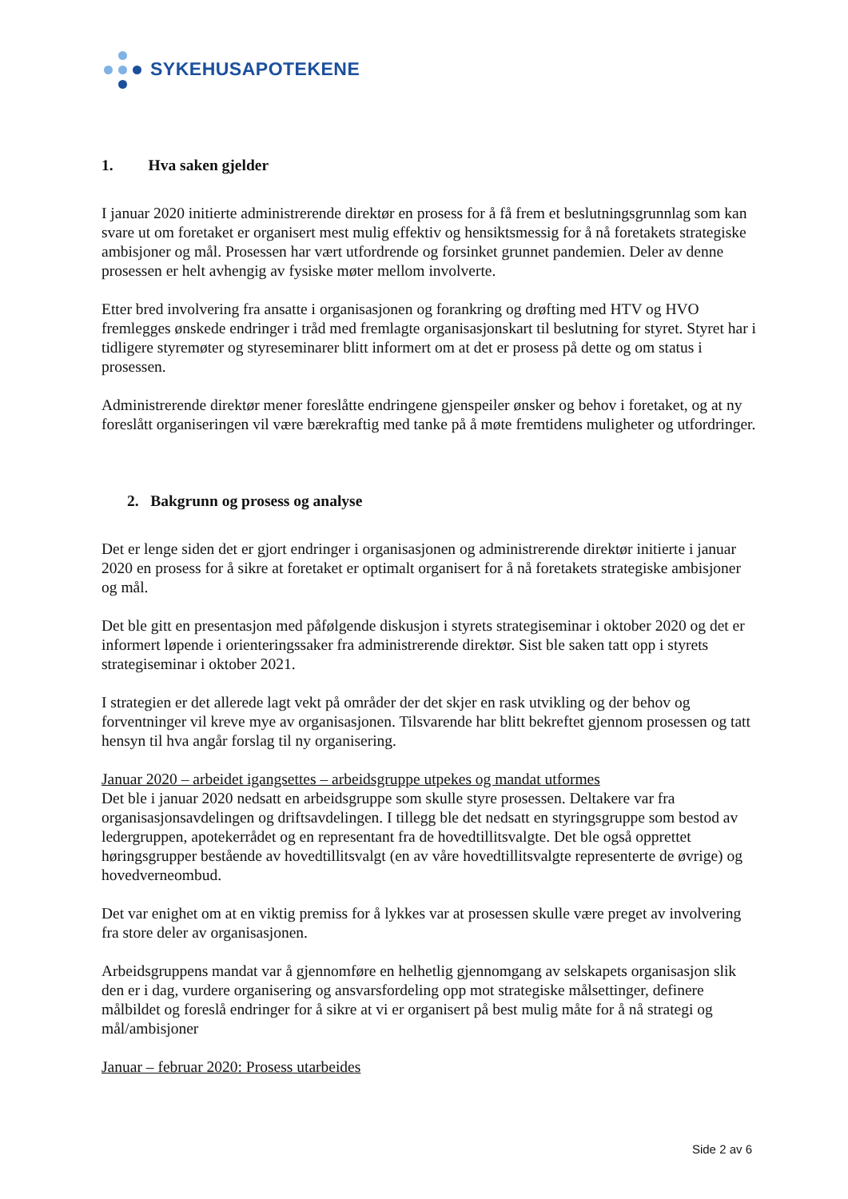SYKEHUSAPOTEKENE
1. Hva saken gjelder
I januar 2020 initierte administrerende direktør en prosess for å få frem et beslutningsgrunnlag som kan svare ut om foretaket er organisert mest mulig effektiv og hensiktsmessig for å nå foretakets strategiske ambisjoner og mål. Prosessen har vært utfordrende og forsinket grunnet pandemien. Deler av denne prosessen er helt avhengig av fysiske møter mellom involverte.
Etter bred involvering fra ansatte i organisasjonen og forankring og drøfting med HTV og HVO fremlegges ønskede endringer i tråd med fremlagte organisasjonskart til beslutning for styret. Styret har i tidligere styremøter og styreseminarer blitt informert om at det er prosess på dette og om status i prosessen.
Administrerende direktør mener foreslåtte endringene gjenspeiler ønsker og behov i foretaket, og at ny foreslått organiseringen vil være bærekraftig med tanke på å møte fremtidens muligheter og utfordringer.
2. Bakgrunn og prosess og analyse
Det er lenge siden det er gjort endringer i organisasjonen og administrerende direktør initierte i januar 2020 en prosess for å sikre at foretaket er optimalt organisert for å nå foretakets strategiske ambisjoner og mål.
Det ble gitt en presentasjon med påfølgende diskusjon i styrets strategiseminar i oktober 2020 og det er informert løpende i orienteringssaker fra administrerende direktør. Sist ble saken tatt opp i styrets strategiseminar i oktober 2021.
I strategien er det allerede lagt vekt på områder der det skjer en rask utvikling og der behov og forventninger vil kreve mye av organisasjonen. Tilsvarende har blitt bekreftet gjennom prosessen og tatt hensyn til hva angår forslag til ny organisering.
Januar 2020 – arbeidet igangsettes – arbeidsgruppe utpekes og mandat utformes
Det ble i januar 2020 nedsatt en arbeidsgruppe som skulle styre prosessen. Deltakere var fra organisasjonsavdelingen og driftsavdelingen. I tillegg ble det nedsatt en styringsgruppe som bestod av ledergruppen, apotekerrådet og en representant fra de hovedtillitsvalgte. Det ble også opprettet høringsgrupper bestående av hovedtillitsvalgt (en av våre hovedtillitsvalgte representerte de øvrige) og hovedverneombud.
Det var enighet om at en viktig premiss for å lykkes var at prosessen skulle være preget av involvering fra store deler av organisasjonen.
Arbeidsgruppens mandat var å gjennomføre en helhetlig gjennomgang av selskapets organisasjon slik den er i dag, vurdere organisering og ansvarsfordeling opp mot strategiske målsettinger, definere målbildet og foreslå endringer for å sikre at vi er organisert på best mulig måte for å nå strategi og mål/ambisjoner
Januar – februar 2020: Prosess utarbeides
Side 2 av 6